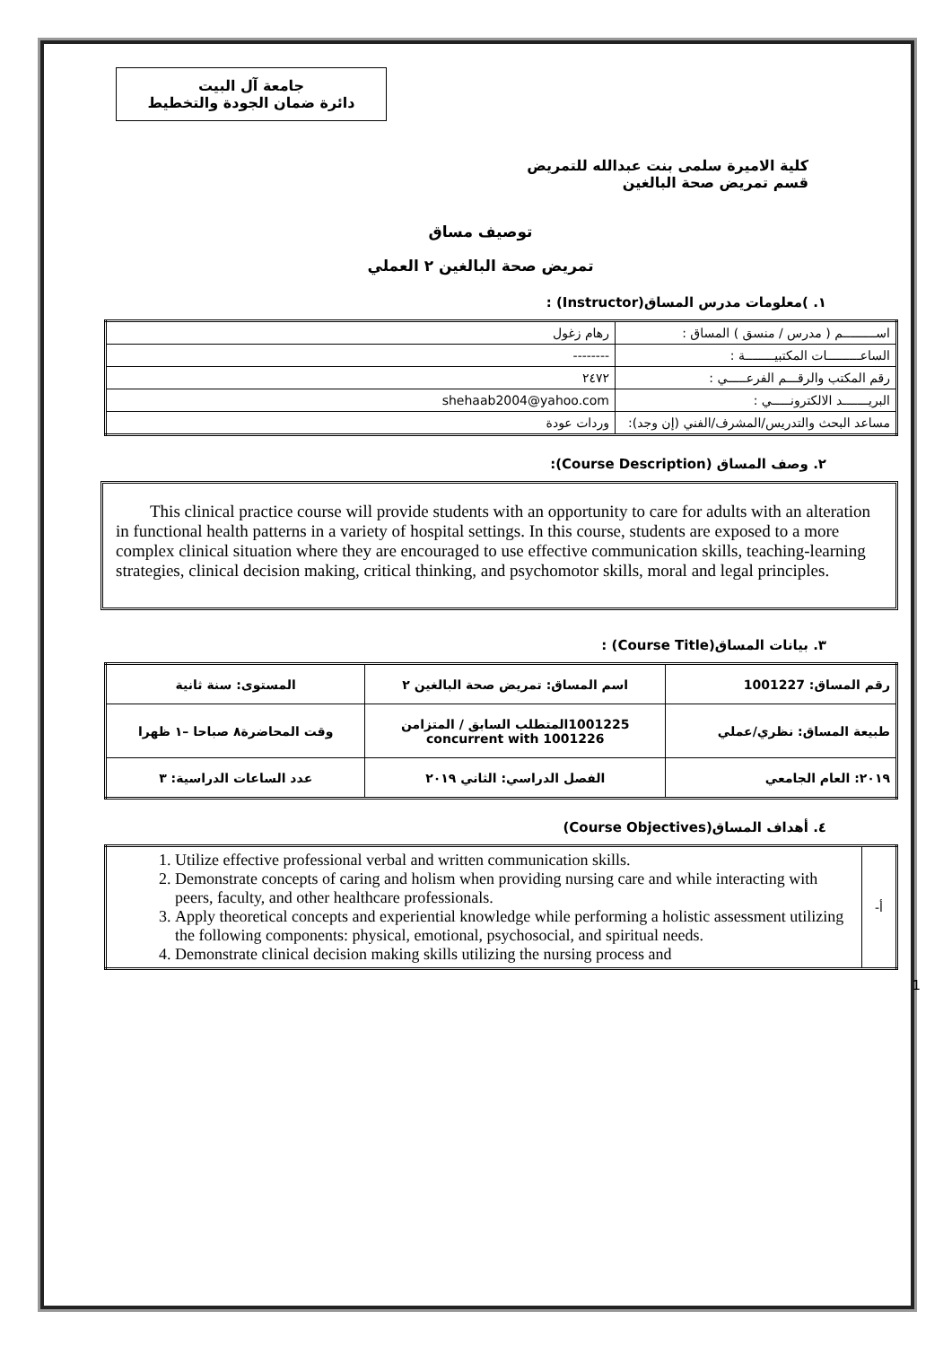جامعة آل البيت
دائرة ضمان الجودة والتخطيط
كلية الاميرة سلمى بنت عبدالله للتمريض
قسم تمريض صحة البالغين
توصيف مساق
تمريض صحة البالغين ٢ العملي
١. )معلومات مدرس المساق(Instructor) :
| اســـــــــم ( مدرس / منسق ) المساق : | رهام زغول |
| الساعـــــــــات المكتبيــــــــة : | -------- |
| رقم المكتب والرقـــم الفرعـــــي : | ٢٤٧٢ |
| البريـــــــد الالكترونـــــي : | shehaab2004@yahoo.com |
| مساعد البحث والتدريس/المشرف/الفني (إن وجد): | وردات عودة |
٢. وصف المساق (Course Description):
This clinical practice course will provide students with an opportunity to care for adults with an alteration in functional health patterns in a variety of hospital settings. In this course, students are exposed to a more complex clinical situation where they are encouraged to use effective communication skills, teaching-learning strategies, clinical decision making, critical thinking, and psychomotor skills, moral and legal principles.
٣. بيانات المساق(Course Title) :
| رقم المساق: 1001227 | اسم المساق: تمريض صحة البالغين ٢ | المستوى: سنة ثانية |
| طبيعة المساق: نظري/عملي | 1001225المتطلب السابق / المتزامن concurrent with 1001226 | وقت المحاضرة٨ صباحا –١ ظهرا |
| ٢٠١٩: العام الجامعي | الفصل الدراسي: الثاني ٢٠١٩ | عدد الساعات الدراسية: ٣ |
٤. أهداف المساق(Course Objectives)
| أ- | 1. Utilize effective professional verbal and written communication skills. 2. Demonstrate concepts of caring and holism when providing nursing care and while interacting with peers, faculty, and other healthcare professionals. 3. Apply theoretical concepts and experiential knowledge while performing a holistic assessment utilizing the following components: physical, emotional, psychosocial, and spiritual needs. 4. Demonstrate clinical decision making skills utilizing the nursing process and |
1